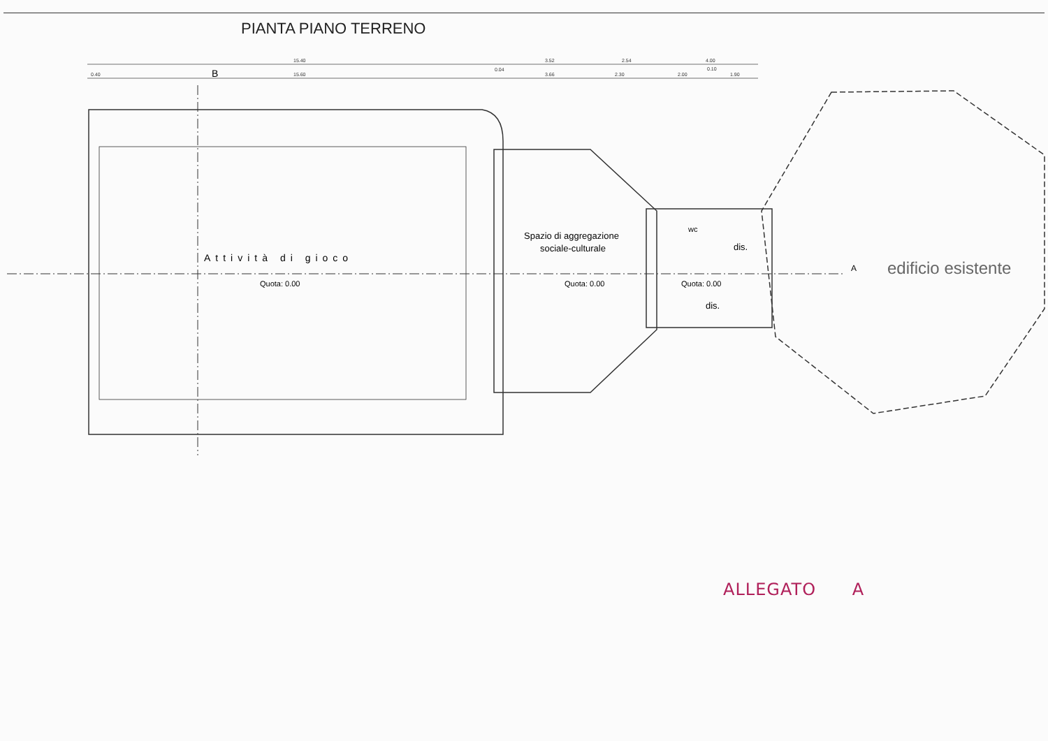PIANTA PIANO TERRENO
15.40
15.60
3.52
2.54
4.00
3.66
2.30
2.00
1.90
0.40
0.04
0.10
B
Attività di gioco
Spazio di aggregazione
sociale-culturale
wc
dis.
dis.
Quota: 0.00
Quota: 0.00
Quota: 0.00
A
edificio esistente
ALLEGATO A